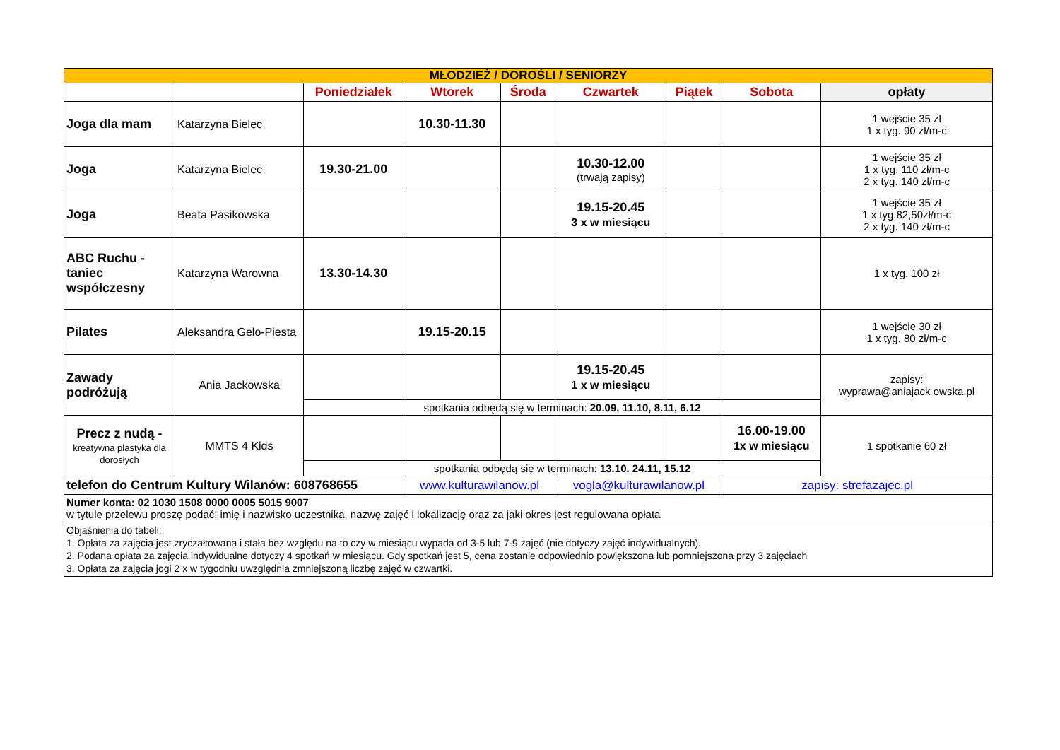| MŁODZIEŻ / DOROŚLI / SENIORZY | | | | | | | | |
| | | Poniedziałek | Wtorek | Środa | Czwartek | Piątek | Sobota | opłaty |
| Joga dla mam | Katarzyna Bielec | | 10.30-11.30 | | | | | 1 wejście 35 zł 1 x tyg. 90 zł/m-c |
| Joga | Katarzyna Bielec | 19.30-21.00 | | | 10.30-12.00 (trwają zapisy) | | | 1 wejście 35 zł 1 x tyg. 110 zł/m-c 2 x tyg. 140 zł/m-c |
| Joga | Beata Pasikowska | | | | 19.15-20.45 3 x w miesiącu | | | 1 wejście 35 zł 1 x tyg.82,50zł/m-c 2 x tyg. 140 zł/m-c |
| ABC Ruchu - taniec współczesny | Katarzyna Warowna | 13.30-14.30 | | | | | | 1 x tyg. 100 zł |
| Pilates | Aleksandra Gelo-Piesta | | 19.15-20.15 | | | | | 1 wejście 30 zł 1 x tyg. 80 zł/m-c |
| Zawady podróżują | Ania Jackowska | | | | 19.15-20.45 1 x w miesiącu | | | zapisy: wyprawa@aniajack owska.pl |
| | | spotkania odbędą się w terminach: 20.09, 11.10, 8.11, 6.12 | | | | | | |
| Precz z nudą - kreatywna plastyka dla dorosłych | MMTS 4 Kids | | | | | | 16.00-19.00 1x w miesiącu | 1 spotkanie 60 zł |
| | | spotkania odbędą się w terminach: 13.10. 24.11, 15.12 | | | | | | |
| telefon do Centrum Kultury Wilanów: 608768655 | | | www.kulturawilanow.pl | | vogla@kulturawilanow.pl | | zapisy: strefazajec.pl | |
| Numer konta: 02 1030 1508 0000 0005 5015 9007 w tytule przelewu proszę podać: imię i nazwisko uczestnika, nazwę zajęć i lokalizację oraz za jaki okres jest regulowana opłata | | | | | | | | |
| Objaśnienia do tabeli: 1. Opłata za zajęcia jest zryczałtowana i stała bez względu na to czy w miesiącu wypada od 3-5 lub 7-9 zajęć (nie dotyczy zajęć indywidualnych). 2. Podana opłata za zajęcia indywidualne dotyczy 4 spotkań w miesiącu. Gdy spotkań jest 5, cena zostanie odpowiednio powiększona lub pomniejszona przy 3 zajęciach 3. Opłata za zajęcia jogi 2 x w tygodniu uwzględnia zmniejszoną liczbę zajęć w czwartki. | | | | | | | | |